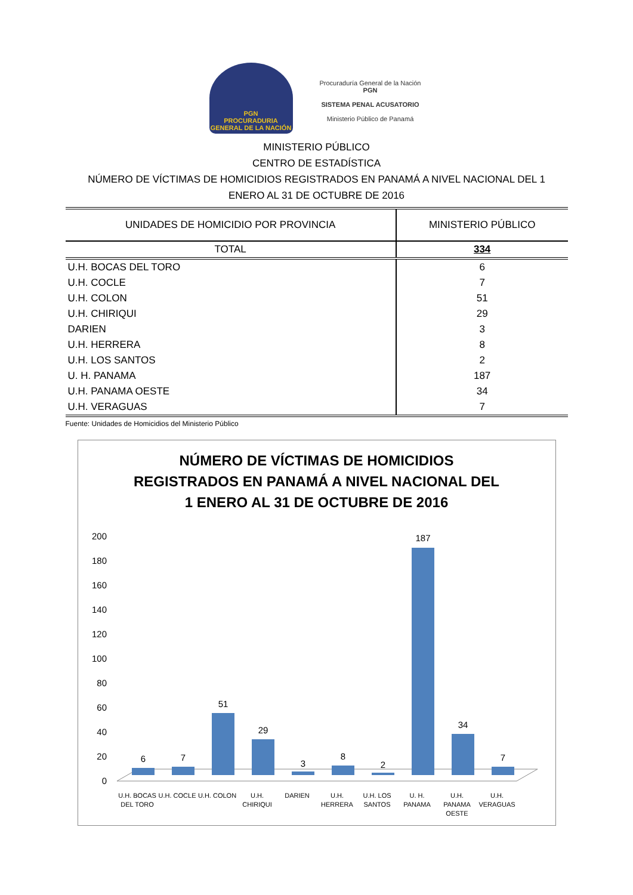PGN
PROCURADURIA GENERAL DE LA NACIÓN
Procuraduría General de la Nación
PGN
SISTEMA PENAL ACUSATORIO
Ministerio Público de Panamá
MINISTERIO PÚBLICO
CENTRO DE ESTADÍSTICA
NÚMERO DE VÍCTIMAS DE HOMICIDIOS REGISTRADOS EN PANAMÁ A NIVEL NACIONAL DEL 1
ENERO AL 31 DE OCTUBRE DE 2016
| UNIDADES DE HOMICIDIO POR PROVINCIA | MINISTERIO PÚBLICO |
| --- | --- |
| TOTAL | 334 |
| U.H. BOCAS DEL TORO | 6 |
| U.H. COCLE | 7 |
| U.H. COLON | 51 |
| U.H. CHIRIQUI | 29 |
| DARIEN | 3 |
| U.H. HERRERA | 8 |
| U.H. LOS SANTOS | 2 |
| U. H. PANAMA | 187 |
| U.H. PANAMA OESTE | 34 |
| U.H. VERAGUAS | 7 |
Fuente: Unidades de Homicidios del Ministerio Público
NÚMERO DE VÍCTIMAS DE HOMICIDIOS
REGISTRADOS EN PANAMÁ A NIVEL NACIONAL DEL
1 ENERO AL 31 DE OCTUBRE DE 2016
200
180
160
140
120
100
80
60
40
20
0
6
7
51
29
3
8
2
187
34
7
U.H. BOCAS
DEL TORO
U.H. COCLE
U.H. COLON
U.H.
CHIRIQUI
DARIEN
U.H.
HERRERA
U.H. LOS
SANTOS
U. H.
PANAMA
U.H.
PANAMA
OESTE
U.H.
VERAGUAS